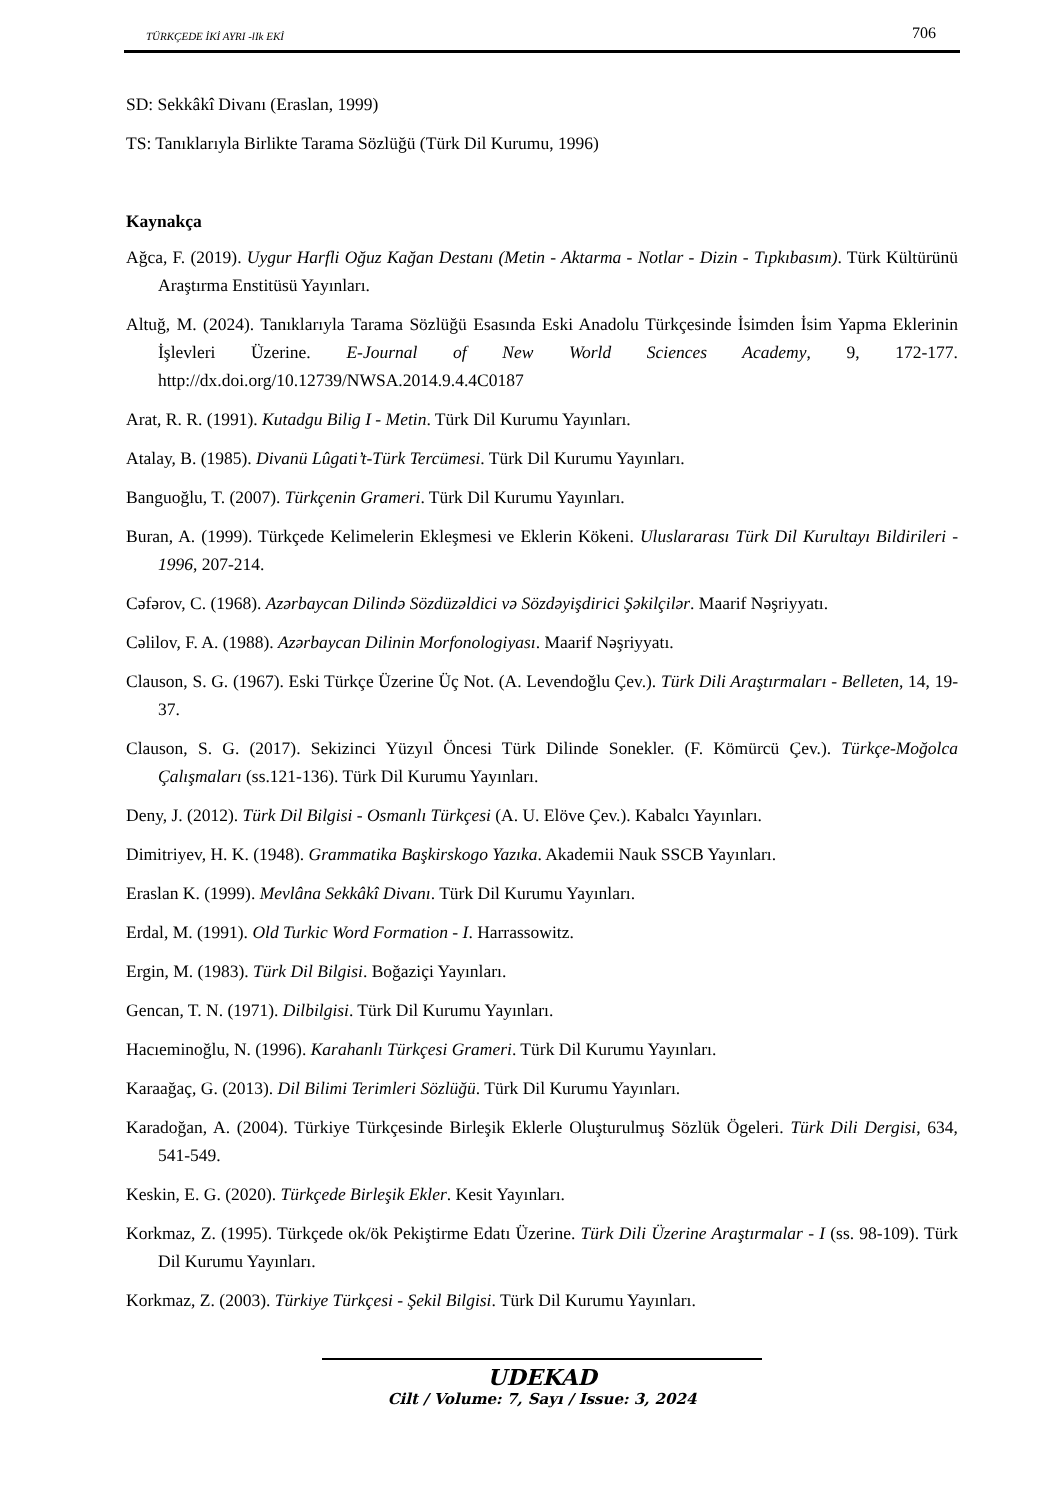TÜRKÇEDE İKİ AYRI -lIk EKİ 706
SD: Sekkâkî Divanı (Eraslan, 1999)
TS: Tanıklarıyla Birlikte Tarama Sözlüğü (Türk Dil Kurumu, 1996)
Kaynakça
Ağca, F. (2019). Uygur Harfli Oğuz Kağan Destanı (Metin - Aktarma - Notlar - Dizin - Tıpkıbasım). Türk Kültürünü Araştırma Enstitüsü Yayınları.
Altuğ, M. (2024). Tanıklarıyla Tarama Sözlüğü Esasında Eski Anadolu Türkçesinde İsimden İsim Yapma Eklerinin İşlevleri Üzerine. E-Journal of New World Sciences Academy, 9, 172-177. http://dx.doi.org/10.12739/NWSA.2014.9.4.4C0187
Arat, R. R. (1991). Kutadgu Bilig I - Metin. Türk Dil Kurumu Yayınları.
Atalay, B. (1985). Divanü Lûgati’t-Türk Tercümesi. Türk Dil Kurumu Yayınları.
Banguoğlu, T. (2007). Türkçenin Grameri. Türk Dil Kurumu Yayınları.
Buran, A. (1999). Türkçede Kelimelerin Ekleşmesi ve Eklerin Kökeni. Uluslararası Türk Dil Kurultayı Bildirileri - 1996, 207-214.
Cəfərov, C. (1968). Azərbaycan Dilində Sözdüzəldici və Sözdəyişdirici Şəkilçilər. Maarif Nəşriyyatı.
Cəlilov, F. A. (1988). Azərbaycan Dilinin Morfonologiyası. Maarif Nəşriyyatı.
Clauson, S. G. (1967). Eski Türkçe Üzerine Üç Not. (A. Levendoğlu Çev.). Türk Dili Araştırmaları - Belleten, 14, 19-37.
Clauson, S. G. (2017). Sekizinci Yüzyıl Öncesi Türk Dilinde Sonekler. (F. Kömürcü Çev.). Türkçe-Moğolca Çalışmaları (ss.121-136). Türk Dil Kurumu Yayınları.
Deny, J. (2012). Türk Dil Bilgisi - Osmanlı Türkçesi (A. U. Elöve Çev.). Kabalcı Yayınları.
Dimitriyev, H. K. (1948). Grammatika Başkirskogo Yazıka. Akademii Nauk SSCB Yayınları.
Eraslan K. (1999). Mevlâna Sekkâkî Divanı. Türk Dil Kurumu Yayınları.
Erdal, M. (1991). Old Turkic Word Formation - I. Harrassowitz.
Ergin, M. (1983). Türk Dil Bilgisi. Boğaziçi Yayınları.
Gencan, T. N. (1971). Dilbilgisi. Türk Dil Kurumu Yayınları.
Hacıeminoğlu, N. (1996). Karahanlı Türkçesi Grameri. Türk Dil Kurumu Yayınları.
Karaağaç, G. (2013). Dil Bilimi Terimleri Sözlüğü. Türk Dil Kurumu Yayınları.
Karadoğan, A. (2004). Türkiye Türkçesinde Birleşik Eklerle Oluşturulmuş Sözlük Ögeleri. Türk Dili Dergisi, 634, 541-549.
Keskin, E. G. (2020). Türkçede Birleşik Ekler. Kesit Yayınları.
Korkmaz, Z. (1995). Türkçede ok/ök Pekiştirme Edatı Üzerine. Türk Dili Üzerine Araştırmalar - I (ss. 98-109). Türk Dil Kurumu Yayınları.
Korkmaz, Z. (2003). Türkiye Türkçesi - Şekil Bilgisi. Türk Dil Kurumu Yayınları.
UDEKAD
Cilt / Volume: 7, Sayı / Issue: 3, 2024